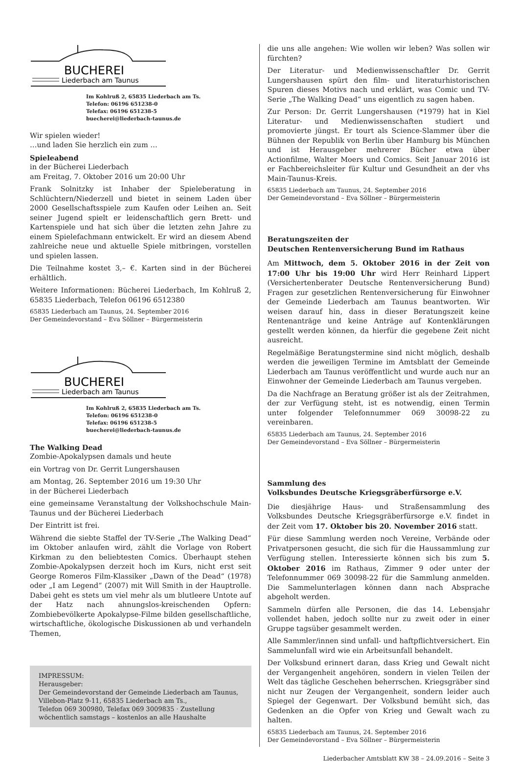BUCHEREI
Liederbach am Taunus
Im Kohlruß 2, 65835 Liederbach am Ts.
Telefon: 06196 651238-0
Telefax: 06196 651238-5
buecherei@liederbach-taunus.de
Wir spielen wieder!
…und laden Sie herzlich ein zum …
Spieleabend
in der Bücherei Liederbach
am Freitag, 7. Oktober 2016 um 20:00 Uhr
Frank Solnitzky ist Inhaber der Spieleberatung in Schlüchtern/Niederzell und bietet in seinem Laden über 2000 Gesellschaftsspiele zum Kaufen oder Leihen an. Seit seiner Jugend spielt er leidenschaftlich gern Brett- und Kartenspiele und hat sich über die letzten zehn Jahre zu einem Spielefachmann entwickelt. Er wird an diesem Abend zahlreiche neue und aktuelle Spiele mitbringen, vorstellen und spielen lassen.
Die Teilnahme kostet 3,– €. Karten sind in der Bücherei erhältlich.
Weitere Informationen: Bücherei Liederbach, Im Kohlruß 2, 65835 Liederbach, Telefon 06196 6512380
65835 Liederbach am Taunus, 24. September 2016
Der Gemeindevorstand – Eva Söllner – Bürgermeisterin
BUCHEREI
Liederbach am Taunus
Im Kohlruß 2, 65835 Liederbach am Ts.
Telefon: 06196 651238-0
Telefax: 06196 651238-5
buecherei@liederbach-taunus.de
The Walking Dead
Zombie-Apokalypsen damals und heute
ein Vortrag von Dr. Gerrit Lungershausen
am Montag, 26. September 2016 um 19:30 Uhr
in der Bücherei Liederbach
eine gemeinsame Veranstaltung der Volkshochschule Main-Taunus und der Bücherei Liederbach
Der Eintritt ist frei.
Während die siebte Staffel der TV-Serie „The Walking Dead“ im Oktober anlaufen wird, zählt die Vorlage von Robert Kirkman zu den beliebtesten Comics. Überhaupt stehen Zombie-Apokalypsen derzeit hoch im Kurs, nicht erst seit George Romeros Film-Klassiker „Dawn of the Dead“ (1978) oder „I am Legend“ (2007) mit Will Smith in der Hauptrolle. Dabei geht es stets um viel mehr als um blutleere Untote auf der Hatz nach ahnungslos-kreischenden Opfern: Zombiebevölkerte Apokalypse-Filme bilden gesellschaftliche, wirtschaftliche, ökologische Diskussionen ab und verhandeln Themen,
IMPRESSUM:
Herausgeber:
Der Gemeindevorstand der Gemeinde Liederbach am Taunus, Villebon-Platz 9-11, 65835 Liederbach am Ts.,
Telefon 069 300980, Telefax 069 3009835 · Zustellung wöchentlich samstags – kostenlos an alle Haushalte
die uns alle angehen: Wie wollen wir leben? Was sollen wir fürchten?
Der Literatur- und Medienwissenschaftler Dr. Gerrit Lungershausen spürt den film- und literaturhistorischen Spuren dieses Motivs nach und erklärt, was Comic und TV-Serie „The Walking Dead“ uns eigentlich zu sagen haben.
Zur Person: Dr. Gerrit Lungershausen (*1979) hat in Kiel Literatur- und Medienwissenschaften studiert und promovierte jüngst. Er tourt als Science-Slammer über die Bühnen der Republik von Berlin über Hamburg bis München und ist Herausgeber mehrerer Bücher etwa über Actionfilme, Walter Moers und Comics. Seit Januar 2016 ist er Fachbereichsleiter für Kultur und Gesundheit an der vhs Main-Taunus-Kreis.
65835 Liederbach am Taunus, 24. September 2016
Der Gemeindevorstand – Eva Söllner – Bürgermeisterin
Beratungszeiten der
Deutschen Rentenversicherung Bund im Rathaus
Am Mittwoch, dem 5. Oktober 2016 in der Zeit von 17:00 Uhr bis 19:00 Uhr wird Herr Reinhard Lippert (Versichertenberater Deutsche Rentenversicherung Bund) Fragen zur gesetzlichen Rentenversicherung für Einwohner der Gemeinde Liederbach am Taunus beantworten. Wir weisen darauf hin, dass in dieser Beratungszeit keine Rentenanträge und keine Anträge auf Kontenklärungen gestellt werden können, da hierfür die gegebene Zeit nicht ausreicht.
Regelmäßige Beratungstermine sind nicht möglich, deshalb werden die jeweiligen Termine im Amtsblatt der Gemeinde Liederbach am Taunus veröffentlicht und wurde auch nur an Einwohner der Gemeinde Liederbach am Taunus vergeben.
Da die Nachfrage an Beratung größer ist als der Zeitrahmen, der zur Verfügung steht, ist es notwendig, einen Termin unter folgender Telefonnummer 069 30098-22 zu vereinbaren.
65835 Liederbach am Taunus, 24. September 2016
Der Gemeindevorstand – Eva Söllner – Bürgermeisterin
Sammlung des
Volksbundes Deutsche Kriegsgräberfürsorge e.V.
Die diesjährige Haus- und Straßensammlung des Volksbundes Deutsche Kriegsgräberfürsorge e.V. findet in der Zeit vom 17. Oktober bis 20. November 2016 statt.
Für diese Sammlung werden noch Vereine, Verbände oder Privatpersonen gesucht, die sich für die Haussammlung zur Verfügung stellen. Interessierte können sich bis zum 5. Oktober 2016 im Rathaus, Zimmer 9 oder unter der Telefonnummer 069 30098-22 für die Sammlung anmelden. Die Sammelunterlagen können dann nach Absprache abgeholt werden.
Sammeln dürfen alle Personen, die das 14. Lebensjahr vollendet haben, jedoch sollte nur zu zweit oder in einer Gruppe tagsüber gesammelt werden.
Alle Sammler/innen sind unfall- und haftpflichtversichert. Ein Sammelunfall wird wie ein Arbeitsunfall behandelt.
Der Volksbund erinnert daran, dass Krieg und Gewalt nicht der Vergangenheit angehören, sondern in vielen Teilen der Welt das tägliche Geschehen beherrschen. Kriegsgräber sind nicht nur Zeugen der Vergangenheit, sondern leider auch Spiegel der Gegenwart. Der Volksbund bemüht sich, das Gedenken an die Opfer von Krieg und Gewalt wach zu halten.
65835 Liederbach am Taunus, 24. September 2016
Der Gemeindevorstand – Eva Söllner – Bürgermeisterin
Liederbacher Amtsblatt KW 38 – 24.09.2016 – Seite 3